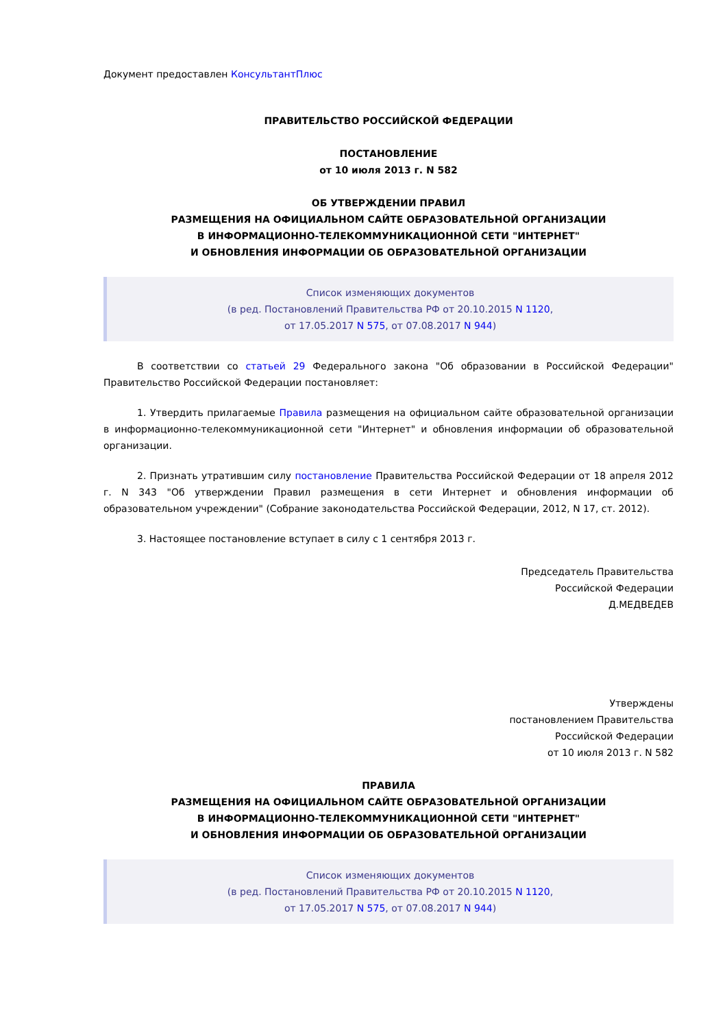Документ предоставлен КонсультантПлюс
ПРАВИТЕЛЬСТВО РОССИЙСКОЙ ФЕДЕРАЦИИ
ПОСТАНОВЛЕНИЕ
от 10 июля 2013 г. N 582
ОБ УТВЕРЖДЕНИИ ПРАВИЛ
РАЗМЕЩЕНИЯ НА ОФИЦИАЛЬНОМ САЙТЕ ОБРАЗОВАТЕЛЬНОЙ ОРГАНИЗАЦИИ
В ИНФОРМАЦИОННО-ТЕЛЕКОММУНИКАЦИОННОЙ СЕТИ "ИНТЕРНЕТ"
И ОБНОВЛЕНИЯ ИНФОРМАЦИИ ОБ ОБРАЗОВАТЕЛЬНОЙ ОРГАНИЗАЦИИ
Список изменяющих документов
(в ред. Постановлений Правительства РФ от 20.10.2015 N 1120,
от 17.05.2017 N 575, от 07.08.2017 N 944)
В соответствии со статьей 29 Федерального закона "Об образовании в Российской Федерации" Правительство Российской Федерации постановляет:
1. Утвердить прилагаемые Правила размещения на официальном сайте образовательной организации в информационно-телекоммуникационной сети "Интернет" и обновления информации об образовательной организации.
2. Признать утратившим силу постановление Правительства Российской Федерации от 18 апреля 2012 г. N 343 "Об утверждении Правил размещения в сети Интернет и обновления информации об образовательном учреждении" (Собрание законодательства Российской Федерации, 2012, N 17, ст. 2012).
3. Настоящее постановление вступает в силу с 1 сентября 2013 г.
Председатель Правительства
Российской Федерации
Д.МЕДВЕДЕВ
Утверждены
постановлением Правительства
Российской Федерации
от 10 июля 2013 г. N 582
ПРАВИЛА
РАЗМЕЩЕНИЯ НА ОФИЦИАЛЬНОМ САЙТЕ ОБРАЗОВАТЕЛЬНОЙ ОРГАНИЗАЦИИ
В ИНФОРМАЦИОННО-ТЕЛЕКОММУНИКАЦИОННОЙ СЕТИ "ИНТЕРНЕТ"
И ОБНОВЛЕНИЯ ИНФОРМАЦИИ ОБ ОБРАЗОВАТЕЛЬНОЙ ОРГАНИЗАЦИИ
Список изменяющих документов
(в ред. Постановлений Правительства РФ от 20.10.2015 N 1120,
от 17.05.2017 N 575, от 07.08.2017 N 944)